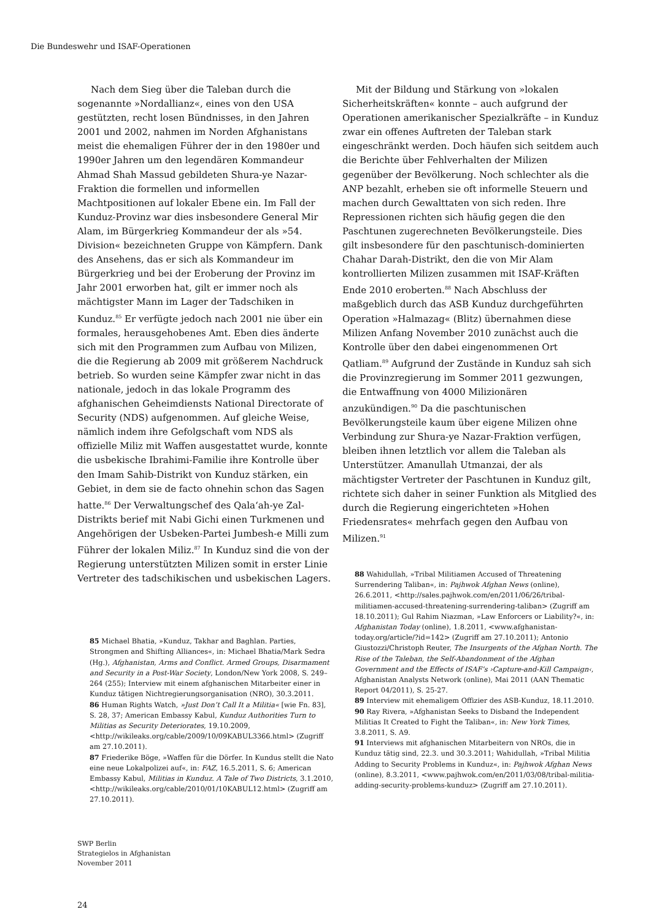Die Bundeswehr und ISAF-Operationen
Nach dem Sieg über die Taleban durch die sogenannte »Nordallianz«, eines von den USA gestützten, recht losen Bündnisses, in den Jahren 2001 und 2002, nahmen im Norden Afghanistans meist die ehemaligen Führer der in den 1980er und 1990er Jahren um den legendären Kommandeur Ahmad Shah Massud gebildeten Shura-ye Nazar-Fraktion die formellen und informellen Machtpositionen auf lokaler Ebene ein. Im Fall der Kunduz-Provinz war dies insbesondere General Mir Alam, im Bürgerkrieg Kommandeur der als »54. Division« bezeichneten Gruppe von Kämpfern. Dank des Ansehens, das er sich als Kommandeur im Bürgerkrieg und bei der Eroberung der Provinz im Jahr 2001 erworben hat, gilt er immer noch als mächtigster Mann im Lager der Tadschiken in Kunduz.<sup>85</sup> Er verfügte jedoch nach 2001 nie über ein formales, herausgehobenes Amt. Eben dies änderte sich mit den Programmen zum Aufbau von Milizen, die die Regierung ab 2009 mit größerem Nachdruck betrieb. So wurden seine Kämpfer zwar nicht in das nationale, jedoch in das lokale Programm des afghanischen Geheimdiensts National Directorate of Security (NDS) aufgenommen. Auf gleiche Weise, nämlich indem ihre Gefolgschaft vom NDS als offizielle Miliz mit Waffen ausgestattet wurde, konnte die usbekische Ibrahimi-Familie ihre Kontrolle über den Imam Sahib-Distrikt von Kunduz stärken, ein Gebiet, in dem sie de facto ohnehin schon das Sagen hatte.<sup>86</sup> Der Verwaltungschef des Qala‘ah-ye Zal-Distrikts berief mit Nabi Gichi einen Turkmenen und Angehörigen der Usbeken-Partei Jumbesh-e Milli zum Führer der lokalen Miliz.<sup>87</sup> In Kunduz sind die von der Regierung unterstützten Milizen somit in erster Linie Vertreter des tadschikischen und usbekischen Lagers.
85 Michael Bhatia, »Kunduz, Takhar and Baghlan. Parties, Strongmen and Shifting Alliances«, in: Michael Bhatia/Mark Sedra (Hg.), Afghanistan, Arms and Conflict. Armed Groups, Disarmament and Security in a Post-War Society, London/New York 2008, S. 249–264 (255); Interview mit einem afghanischen Mitarbeiter einer in Kunduz tätigen Nichtregierungsorganisation (NRO), 30.3.2011.
86 Human Rights Watch, »Just Don’t Call It a Militia« [wie Fn. 83], S. 28, 37; American Embassy Kabul, Kunduz Authorities Turn to Militias as Security Deteriorates, 19.10.2009, <http://wikileaks.org/cable/2009/10/09KABUL3366.html> (Zugriff am 27.10.2011).
87 Friederike Böge, »Waffen für die Dörfer. In Kundus stellt die Nato eine neue Lokalpolizei auf«, in: FAZ, 16.5.2011, S. 6; American Embassy Kabul, Militias in Kunduz. A Tale of Two Districts, 3.1.2010, <http://wikileaks.org/cable/2010/01/10KABUL12.html> (Zugriff am 27.10.2011).
Mit der Bildung und Stärkung von »lokalen Sicherheitskräften« konnte – auch aufgrund der Operationen amerikanischer Spezialkräfte – in Kunduz zwar ein offenes Auftreten der Taleban stark eingeschränkt werden. Doch häufen sich seitdem auch die Berichte über Fehlverhalten der Milizen gegenüber der Bevölkerung. Noch schlechter als die ANP bezahlt, erheben sie oft informelle Steuern und machen durch Gewalttaten von sich reden. Ihre Repressionen richten sich häufig gegen die den Paschtunen zugerechneten Bevölkerungsteile. Dies gilt insbesondere für den paschtunisch-dominierten Chahar Darah-Distrikt, den die von Mir Alam kontrollierten Milizen zusammen mit ISAF-Kräften Ende 2010 eroberten.<sup>88</sup> Nach Abschluss der maßgeblich durch das ASB Kunduz durchgeführten Operation »Halmazag« (Blitz) übernahmen diese Milizen Anfang November 2010 zunächst auch die Kontrolle über den dabei eingenommenen Ort Qatliam.<sup>89</sup> Aufgrund der Zustände in Kunduz sah sich die Provinzregierung im Sommer 2011 gezwungen, die Entwaffnung von 4000 Milizionären anzukündigen.<sup>90</sup> Da die paschtunischen Bevölkerungsteile kaum über eigene Milizen ohne Verbindung zur Shura-ye Nazar-Fraktion verfügen, bleiben ihnen letztlich vor allem die Taleban als Unterstützer. Amanullah Utmanzai, der als mächtigster Vertreter der Paschtunen in Kunduz gilt, richtete sich daher in seiner Funktion als Mitglied des durch die Regierung eingerichteten »Hohen Friedensrates« mehrfach gegen den Aufbau von Milizen.<sup>91</sup>
88 Wahidullah, »Tribal Militiamen Accused of Threatening Surrendering Taliban«, in: Pajhwok Afghan News (online), 26.6.2011, <http://sales.pajhwok.com/en/2011/06/26/tribal-militiamen-accused-threatening-surrendering-taliban> (Zugriff am 18.10.2011); Gul Rahim Niazman, »Law Enforcers or Liability?«, in: Afghanistan Today (online), 1.8.2011, <www.afghanistan-today.org/article/?id=142> (Zugriff am 27.10.2011); Antonio Giustozzi/Christoph Reuter, The Insurgents of the Afghan North. The Rise of the Taleban, the Self-Abandonment of the Afghan Government and the Effects of ISAF’s ›Capture-and-Kill Campaign‹, Afghanistan Analysts Network (online), Mai 2011 (AAN Thematic Report 04/2011), S. 25-27.
89 Interview mit ehemaligem Offizier des ASB-Kunduz, 18.11.2010.
90 Ray Rivera, »Afghanistan Seeks to Disband the Independent Militias It Created to Fight the Taliban«, in: New York Times, 3.8.2011, S. A9.
91 Interviews mit afghanischen Mitarbeitern von NROs, die in Kunduz tätig sind, 22.3. und 30.3.2011; Wahidullah, »Tribal Militia Adding to Security Problems in Kunduz«, in: Pajhwok Afghan News (online), 8.3.2011, <www.pajhwok.com/en/2011/03/08/tribal-militia-adding-security-problems-kunduz> (Zugriff am 27.10.2011).
SWP Berlin
Strategielos in Afghanistan
November 2011
24